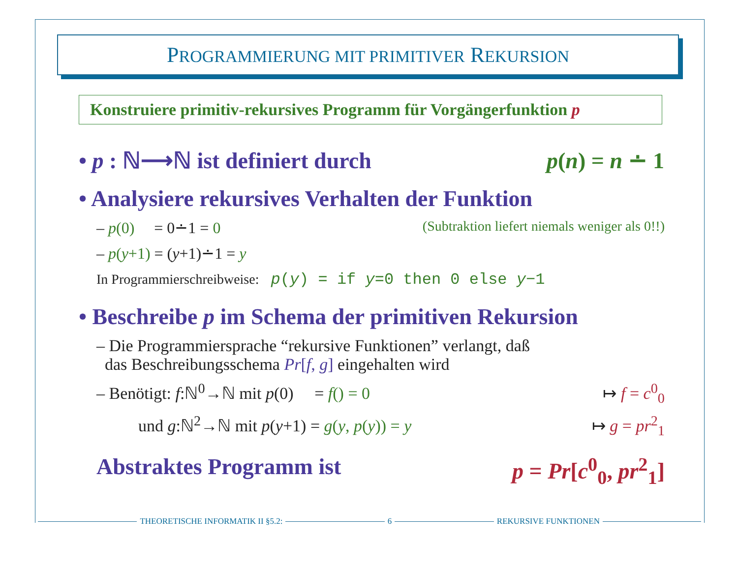PROGRAMMIERUNG MIT PRIMITIVER REKURSION
Konstruiere primitiv-rekursives Programm für Vorgängerfunktion p
• p : ℕ⟶ℕ ist definiert durch p(n) = n ∸ 1
• Analysiere rekursives Verhalten der Funktion
– p(0) = 0∸1 = 0 (Subtraktion liefert niemals weniger als 0!!)
– p(y+1) = (y+1)∸1 = y
In Programmierschreibweise: p(y) = if y=0 then 0 else y−1
• Beschreibe p im Schema der primitiven Rekursion
– Die Programmiersprache “rekursive Funktionen” verlangt, daß
das Beschreibungsschema Pr[f, g] eingehalten wird
– Benötigt: f:ℕ<sup>0</sup>→ℕ mit p(0) = f() = 0 ↦ f = c<sup>0</sup><sub>0</sub>
und g:ℕ<sup>2</sup>→ℕ mit p(y+1) = g(y, p(y)) = y ↦ g = pr<sup>2</sup><sub>1</sub>
Abstraktes Programm ist p = Pr[c<sup>0</sup><sub>0</sub>, pr<sup>2</sup><sub>1</sub>]
THEORETISCHE INFORMATIK II §5.2:
6 REKURSIVE FUNKTIONEN